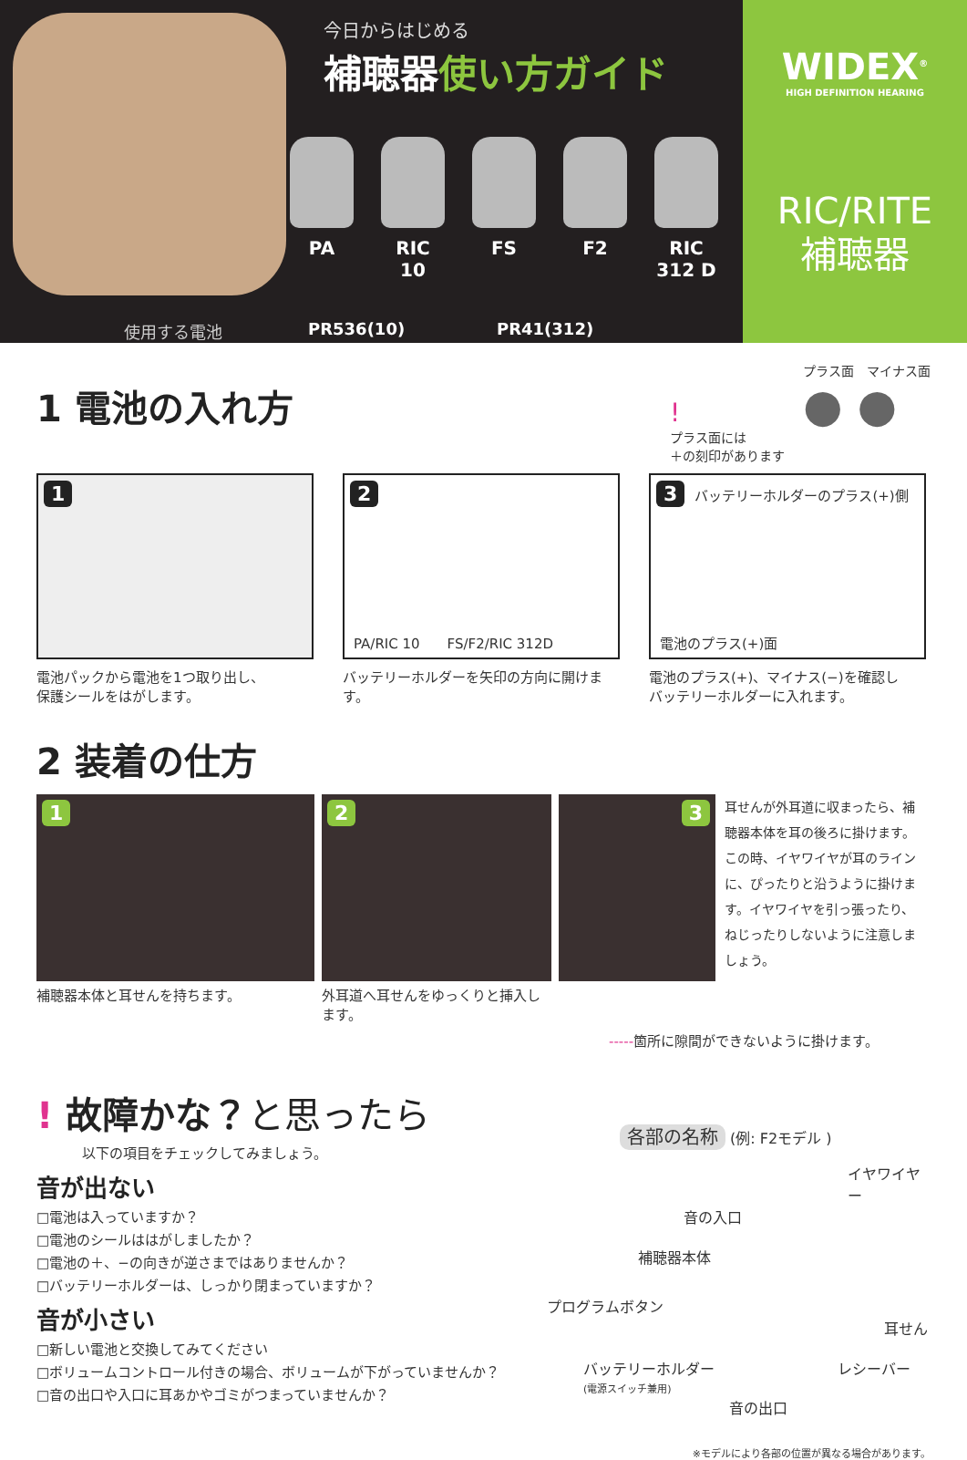今日からはじめる
補聴器使い方ガイド
PA RIC 10
FS F2 RIC 312 D
使用する電池 PR536(10) PR41(312)
WIDEX<sup>®</sup>
HIGH DEFINITION HEARING
RIC/RITE
補聴器
1 電池の入れ方
!
プラス面には
＋の刻印があります
プラス面　マイナス面
● ●
1
電池パックから電池を1つ取り出し、
保護シールをはがします。
2
PA/RIC 10　　FS/F2/RIC 312D
バッテリーホルダーを矢印の方向に開けます。
3 バッテリーホルダーのプラス(+)側
電池のプラス(+)面
電池のプラス(+)、マイナス(−)を確認し
バッテリーホルダーに入れます。
2 装着の仕方
1
補聴器本体と耳せんを持ちます。
2
外耳道へ耳せんをゆっくりと挿入します。
3
耳せんが外耳道に収まったら、補聴器本体を耳の後ろに掛けます。この時、イヤワイヤが耳のラインに、ぴったりと沿うように掛けます。イヤワイヤを引っ張ったり、ねじったりしないように注意しましょう。
-----箇所に隙間ができないように掛けます。
! 故障かな？と思ったら
以下の項目をチェックしてみましょう。
音が出ない
□電池は入っていますか？
□電池のシールははがしましたか？
□電池の＋、−の向きが逆さまではありませんか？
□バッテリーホルダーは、しっかり閉まっていますか？
音が小さい
□新しい電池と交換してみてください
□ボリュームコントロール付きの場合、ボリュームが下がっていませんか？
□音の出口や入口に耳あかやゴミがつまっていませんか？
各部の名称 (例: F2モデル )
イヤワイヤー
音の入口
補聴器本体
プログラムボタン
耳せん
バッテリーホルダー レシーバー
(電源スイッチ兼用)
音の出口
※モデルにより各部の位置が異なる場合があります。